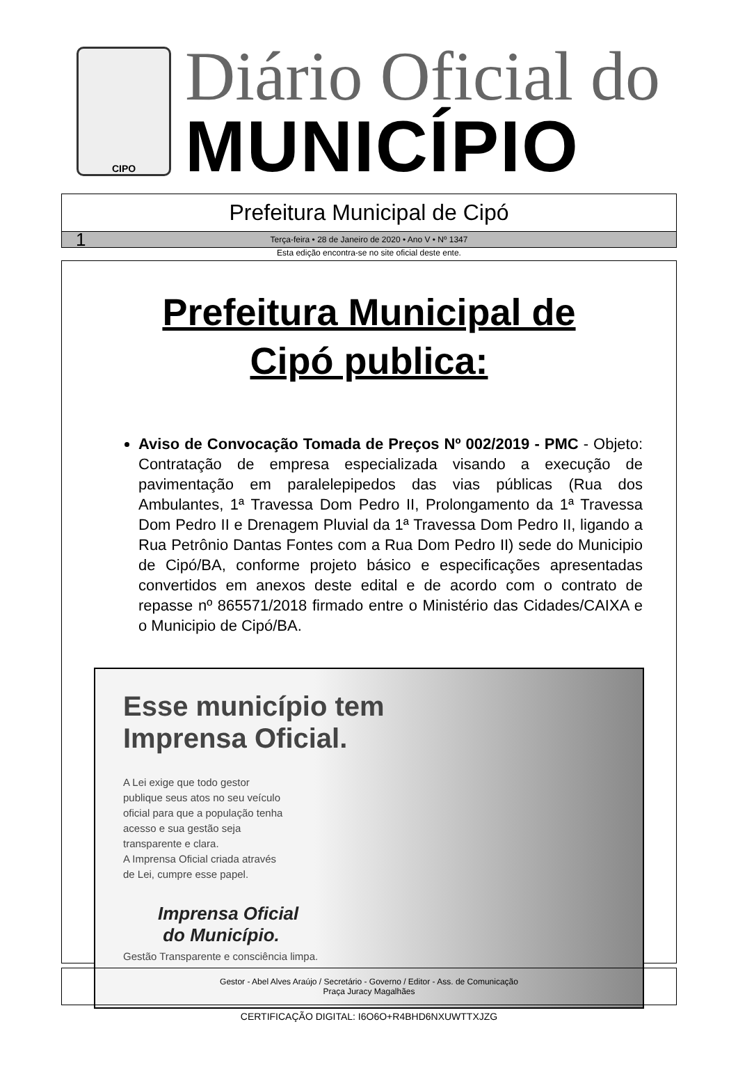CIPO
Diário Oficial do
MUNICÍPIO
Prefeitura Municipal de Cipó
1 Terça-feira • 28 de Janeiro de 2020 • Ano V • Nº 1347
Esta edição encontra-se no site oficial deste ente.
Prefeitura Municipal de
Cipó publica:
Aviso de Convocação Tomada de Preços Nº 002/2019 - PMC - Objeto: Contratação de empresa especializada visando a execução de pavimentação em paralelepipedos das vias públicas (Rua dos Ambulantes, 1ª Travessa Dom Pedro II, Prolongamento da 1ª Travessa Dom Pedro II e Drenagem Pluvial da 1ª Travessa Dom Pedro II, ligando a Rua Petrônio Dantas Fontes com a Rua Dom Pedro II) sede do Municipio de Cipó/BA, conforme projeto básico e especificações apresentadas convertidos em anexos deste edital e de acordo com o contrato de repasse nº 865571/2018 firmado entre o Ministério das Cidades/CAIXA e o Municipio de Cipó/BA.
Esse município tem
Imprensa Oficial.
A Lei exige que todo gestor
publique seus atos no seu veículo
oficial para que a população tenha
acesso e sua gestão seja
transparente e clara.
A Imprensa Oficial criada através
de Lei, cumpre esse papel.
Imprensa Oficial
do Município.
Gestão Transparente e consciência limpa.
Gestor - Abel Alves Araújo / Secretário - Governo / Editor - Ass. de Comunicação
Praça Juracy Magalhães
CERTIFICAÇÃO DIGITAL: I6O6O+R4BHD6NXUWTTXJZG